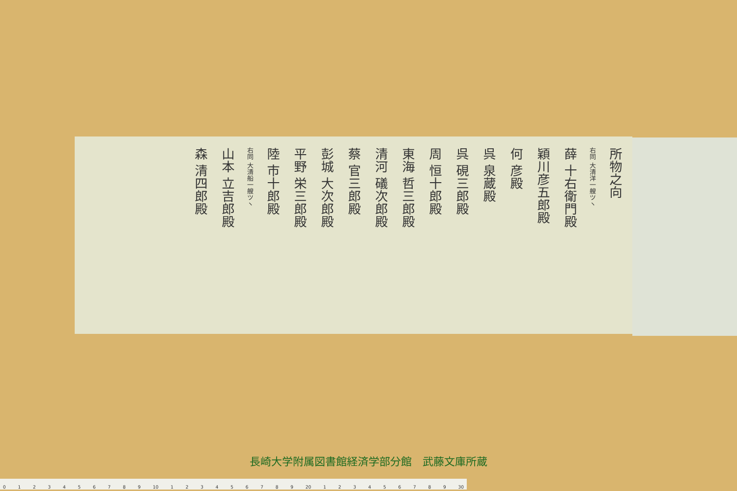所物之向
右同 大清洋一艘ツヽ
薛 十右衛門殿
穎川彦五郎殿
何 彦殿
呉 泉蔵殿
呉 硯三郎殿
周 恒十郎殿
東海 哲三郎殿
清河 礒次郎殿
蔡 官三郎殿
彭城 大次郎殿
平野 栄三郎殿
陸 市十郎殿
右同 大清船一艘ツヽ
山本 立吉郎殿
森 清四郎殿
長崎大学附属図書館経済学部分館　武藤文庫所蔵
0123456789 10 123456789 20 123456789 30